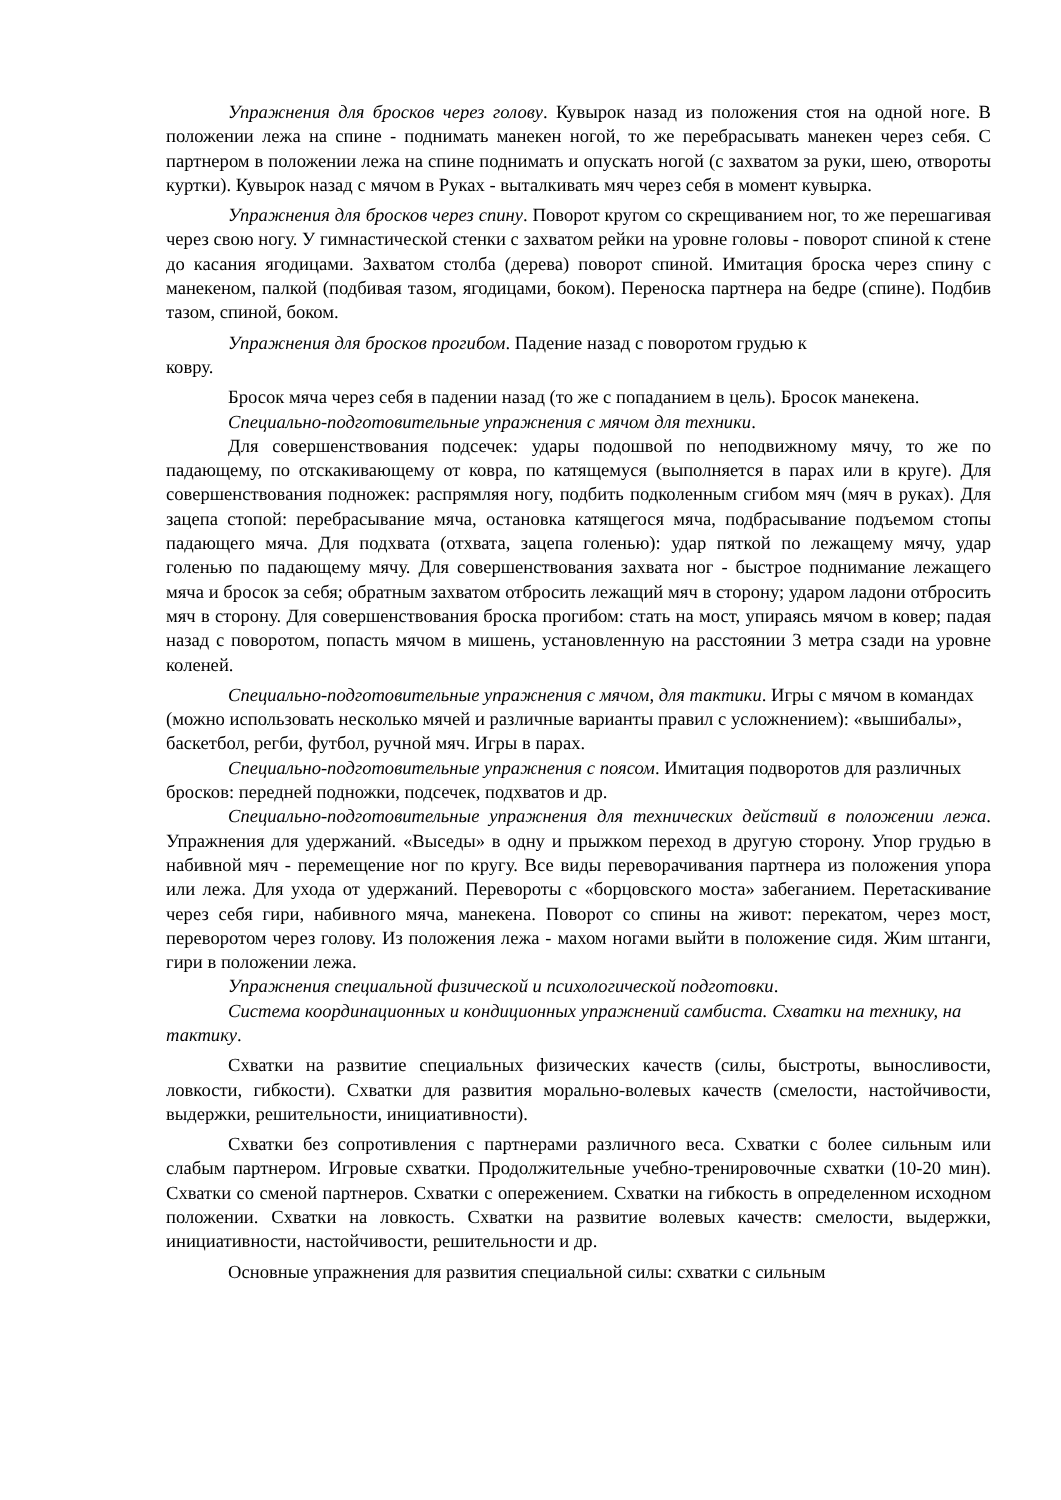Упражнения для бросков через голову. Кувырок назад из положения стоя на одной ноге. В положении лежа на спине - поднимать манекен ногой, то же перебрасывать манекен через себя. С партнером в положении лежа на спине поднимать и опускать ногой (с захватом за руки, шею, отвороты куртки). Кувырок назад с мячом в Руках - выталкивать мяч через себя в момент кувырка.
Упражнения для бросков через спину. Поворот кругом со скрещиванием ног, то же перешагивая через свою ногу. У гимнастической стенки с захватом рейки на уровне головы - поворот спиной к стене до касания ягодицами. Захватом столба (дерева) поворот спиной. Имитация броска через спину с манекеном, палкой (подбивая тазом, ягодицами, боком). Переноска партнера на бедре (спине). Подбив тазом, спиной, боком.
Упражнения для бросков прогибом. Падение назад с поворотом грудью к
ковру.
Бросок мяча через себя в падении назад (то же с попаданием в цель). Бросок манекена.
Специально-подготовительные упражнения с мячом для техники.
Для совершенствования подсечек: удары подошвой по неподвижному мячу, то же по падающему, по отскакивающему от ковра, по катящемуся (выполняется в парах или в круге). Для совершенствования подножек: распрямляя ногу, подбить подколенным сгибом мяч (мяч в руках). Для зацепа стопой: перебрасывание мяча, остановка катящегося мяча, подбрасывание подъемом стопы падающего мяча. Для подхвата (отхвата, зацепа голенью): удар пяткой по лежащему мячу, удар голенью по падающему мячу. Для совершенствования захвата ног - быстрое поднимание лежащего мяча и бросок за себя; обратным захватом отбросить лежащий мяч в сторону; ударом ладони отбросить мяч в сторону. Для совершенствования броска прогибом: стать на мост, упираясь мячом в ковер; падая назад с поворотом, попасть мячом в мишень, установленную на расстоянии 3 метра сзади на уровне коленей.
Специально-подготовительные упражнения с мячом, для тактики. Игры с мячом в командах (можно использовать несколько мячей и различные варианты правил с усложнением): «вышибалы», баскетбол, регби, футбол, ручной мяч. Игры в парах.
Специально-подготовительные упражнения с поясом. Имитация подворотов для различных бросков: передней подножки, подсечек, подхватов и др.
Специально-подготовительные упражнения для технических действий в положении лежа. Упражнения для удержаний. «Выседы» в одну и прыжком переход в другую сторону. Упор грудью в набивной мяч - перемещение ног по кругу. Все виды переворачивания партнера из положения упора или лежа. Для ухода от удержаний. Перевороты с «борцовского моста» забеганием. Перетаскивание через себя гири, набивного мяча, манекена. Поворот со спины на живот: перекатом, через мост, переворотом через голову. Из положения лежа - махом ногами выйти в положение сидя. Жим штанги, гири в положении лежа.
Упражнения специальной физической и психологической подготовки.
Система координационных и кондиционных упражнений самбиста. Схватки на технику, на тактику.
Схватки на развитие специальных физических качеств (силы, быстроты, выносливости, ловкости, гибкости). Схватки для развития морально-волевых качеств (смелости, настойчивости, выдержки, решительности, инициативности).
Схватки без сопротивления с партнерами различного веса. Схватки с более сильным или слабым партнером. Игровые схватки. Продолжительные учебно-тренировочные схватки (10-20 мин). Схватки со сменой партнеров. Схватки с опережением. Схватки на гибкость в определенном исходном положении. Схватки на ловкость. Схватки на развитие волевых качеств: смелости, выдержки, инициативности, настойчивости, решительности и др.
Основные упражнения для развития специальной силы: схватки с сильным